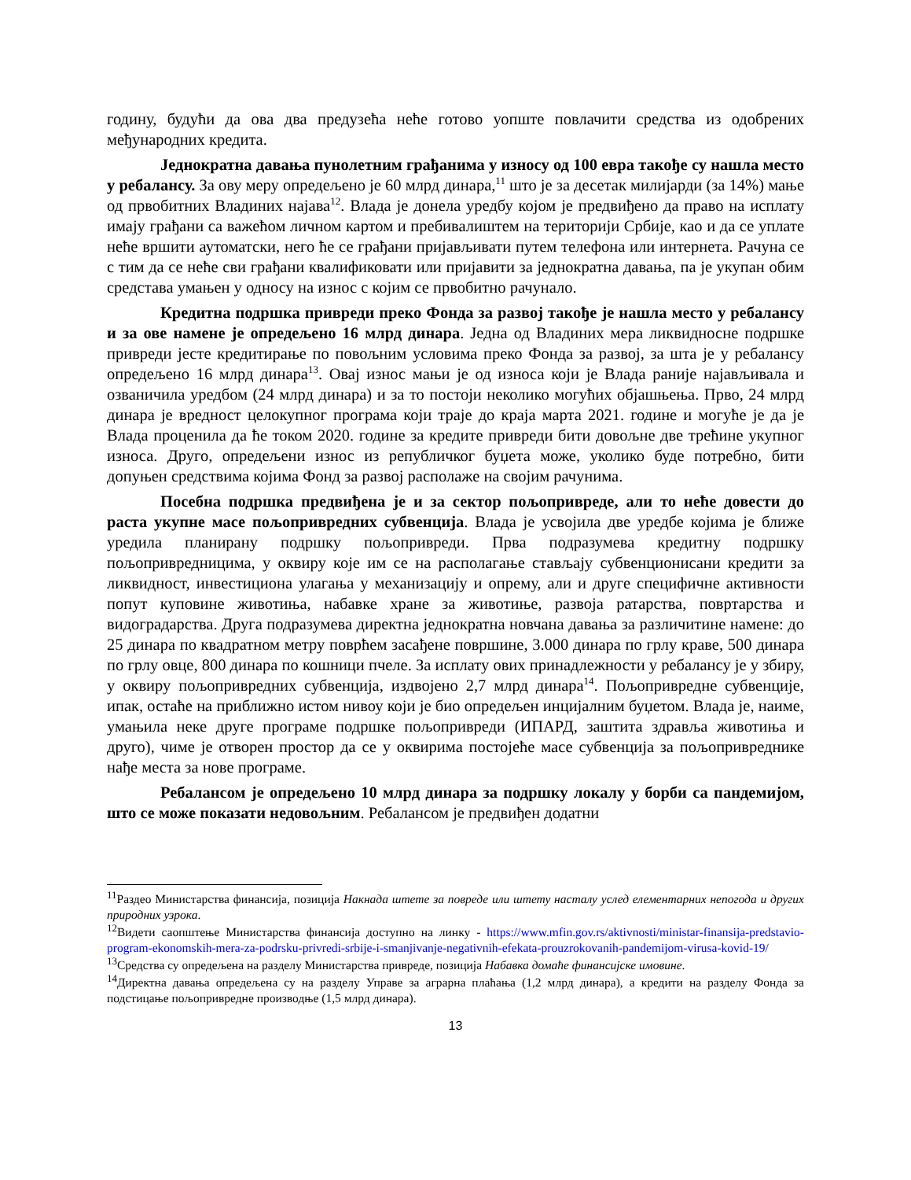годину, будући да ова два предузећа неће готово уопште повлачити средства из одобрених међународних кредита.
Једнократна давања пунолетним грађанима у износу од 100 евра такође су нашла место у ребалансу. За ову меру опредељено је 60 млрд динара,<sup>11</sup> што је за десетак милијарди (за 14%) мање од првобитних Владиних најава<sup>12</sup>. Влада је донела уредбу којом је предвиђено да право на исплату имају грађани са важећом личном картом и пребивалиштем на територији Србије, као и да се уплате неће вршити аутоматски, него ће се грађани пријављивати путем телефона или интернета. Рачуна се с тим да се неће сви грађани квалификовати или пријавити за једнократна давања, па је укупан обим средстава умањен у односу на износ с којим се првобитно рачунало.
Кредитна подршка привреди преко Фонда за развој такође је нашла место у ребалансу и за ове намене је опредељено 16 млрд динара. Једна од Владиних мера ликвидносне подршке привреди јесте кредитирање по повољним условима преко Фонда за развој, за шта је у ребалансу опредељено 16 млрд динара<sup>13</sup>. Овај износ мањи је од износа који је Влада раније најављивала и озваничила уредбом (24 млрд динара) и за то постоји неколико могућих објашњења. Прво, 24 млрд динара је вредност целокупног програма који траје до краја марта 2021. године и могуће је да је Влада проценила да ће током 2020. године за кредите привреди бити довољне две трећине укупног износа. Друго, опредељени износ из републичког буџета може, уколико буде потребно, бити допуњен средствима којима Фонд за развој располаже на својим рачунима.
Посебна подршка предвиђена је и за сектор пољопривреде, али то неће довести до раста укупне масе пољопривредних субвенција. Влада је усвојила две уредбе којима је ближе уредила планирану подршку пољопривреди. Прва подразумева кредитну подршку пољопривредницима, у оквиру које им се на располагање стављају субвенционисани кредити за ликвидност, инвестициона улагања у механизацију и опрему, али и друге специфичне активности попут куповине животиња, набавке хране за животиње, развоја ратарства, повртарства и видоградарства. Друга подразумева директна једнократна новчана давања за различитине намене: до 25 динара по квадратном метру поврћем засађене површине, 3.000 динара по грлу краве, 500 динара по грлу овце, 800 динара по кошници пчеле. За исплату ових принадлежности у ребалансу је у збиру, у оквиру пољопривредних субвенција, издвојено 2,7 млрд динара<sup>14</sup>. Пољопривредне субвенције, ипак, остаће на приближно истом нивоу који је био опредељен инцијалним буџетом. Влада је, наиме, умањила неке друге програме подршке пољопривреди (ИПАРД, заштита здравља животиња и друго), чиме је отворен простор да се у оквирима постојеће масе субвенција за пољопривреднике нађе места за нове програме.
Ребалансом је опредељено 10 млрд динара за подршку локалу у борби са пандемијом, што се може показати недовољним. Ребалансом је предвиђен додатни
<sup>11</sup> Раздео Министарства финансија, позиција Накнада штете за повреде или штету насталу услед елементарних непогода и других природних узрока.
<sup>12</sup> Видети саопштење Министарства финансија доступно на линку - https://www.mfin.gov.rs/aktivnosti/ministar-finansija-predstavio-program-ekonomskih-mera-za-podrsku-privredi-srbije-i-smanjivanje-negativnih-efekata-prouzrokovanih-pandemijom-virusa-kovid-19/
<sup>13</sup> Средства су опредељена на разделу Министарства привреде, позиција Набавка домаће финансијске имовине.
<sup>14</sup> Директна давања опредељена су на разделу Управе за аграрна плаћања (1,2 млрд динара), а кредити на разделу Фонда за подстицање пољопривредне производње (1,5 млрд динара).
13